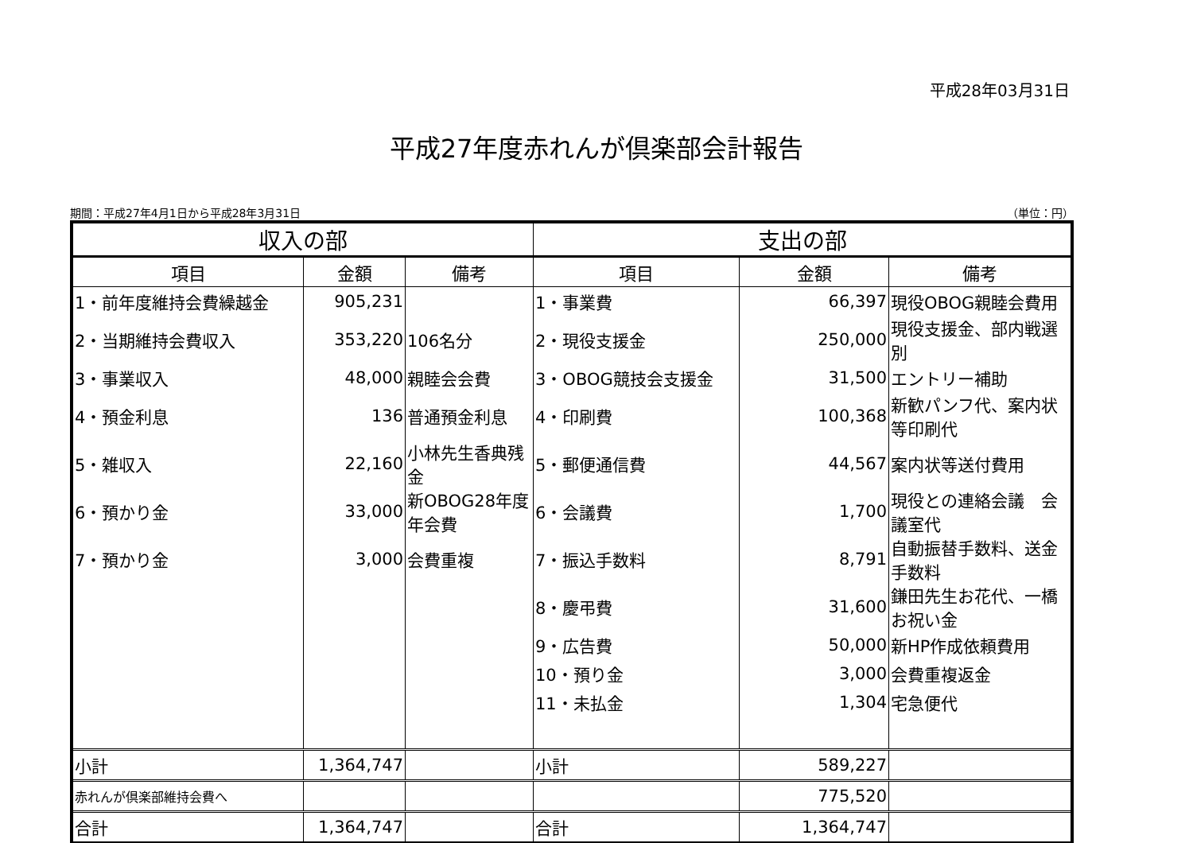平成28年03月31日
平成27年度赤れんが倶楽部会計報告
期間：平成27年4月1日から平成28年3月31日 （単位：円）
| 収入の部 | | | 支出の部 | | |
| --- | --- | --- | --- | --- | --- |
| 項目 | 金額 | 備考 | 項目 | 金額 | 備考 |
| 1・前年度維持会費繰越金 | 905,231 | | 1・事業費 | 66,397 | 現役OBOG親睦会費用 |
| 2・当期維持会費収入 | 353,220 | 106名分 | 2・現役支援金 | 250,000 | 現役支援金、部内戦選別 |
| 3・事業収入 | 48,000 | 親睦会会費 | 3・OBOG競技会支援金 | 31,500 | エントリー補助 |
| 4・預金利息 | 136 | 普通預金利息 | 4・印刷費 | 100,368 | 新歓パンフ代、案内状等印刷代 |
| 5・雑収入 | 22,160 | 小林先生香典残金 | 5・郵便通信費 | 44,567 | 案内状等送付費用 |
| 6・預かり金 | 33,000 | 新OBOG28年度年会費 | 6・会議費 | 1,700 | 現役との連絡会議 会議室代 |
| 7・預かり金 | 3,000 | 会費重複 | 7・振込手数料 | 8,791 | 自動振替手数料、送金手数料 |
| | | | 8・慶弔費 | 31,600 | 鎌田先生お花代、一橋お祝い金 |
| | | | 9・広告費 | 50,000 | 新HP作成依頼費用 |
| | | | 10・預り金 | 3,000 | 会費重複返金 |
| | | | 11・未払金 | 1,304 | 宅急便代 |
| 小計 | 1,364,747 | | 小計 | 589,227 | |
| 赤れんが倶楽部維持会費へ | | | | 775,520 | |
| 合計 | 1,364,747 | | 合計 | 1,364,747 | |